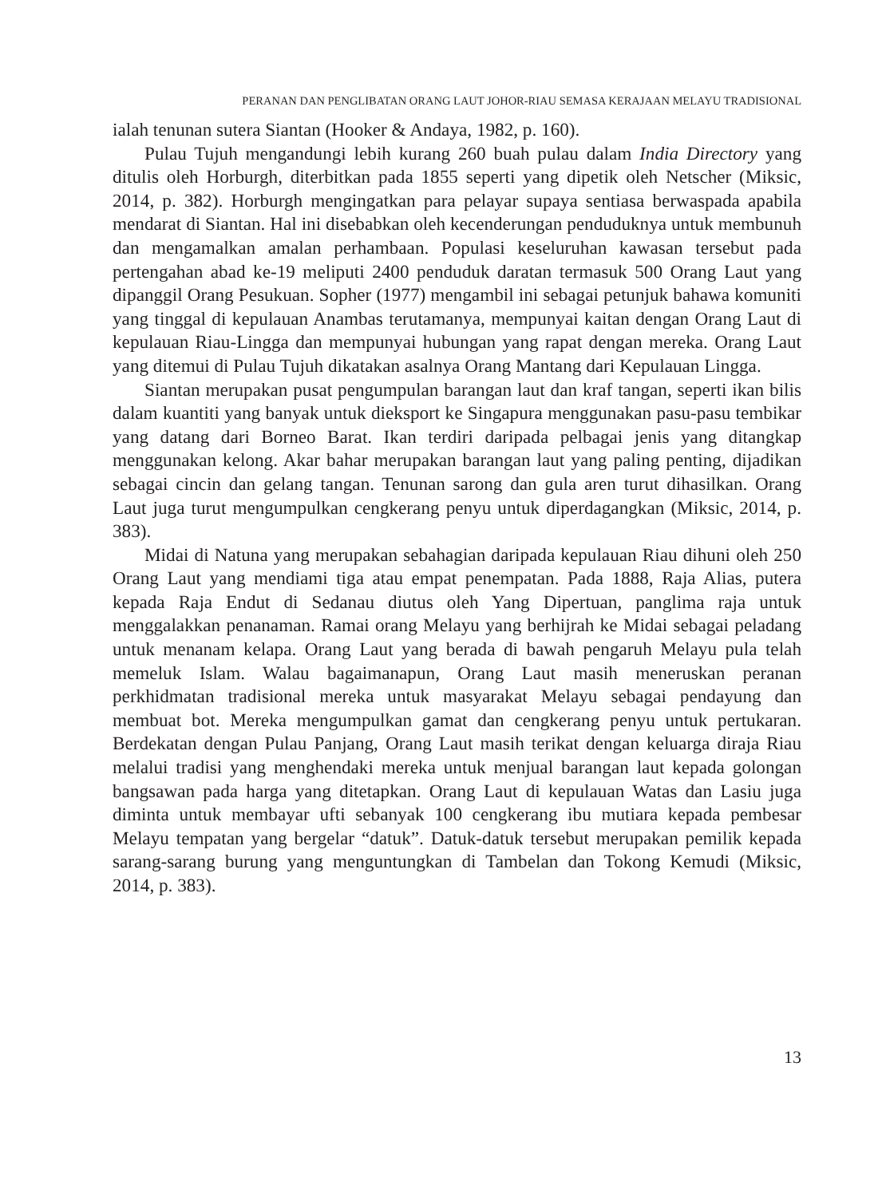PERANAN DAN PENGLIBATAN ORANG LAUT JOHOR-RIAU SEMASA KERAJAAN MELAYU TRADISIONAL
ialah tenunan sutera Siantan (Hooker & Andaya, 1982, p. 160).
Pulau Tujuh mengandungi lebih kurang 260 buah pulau dalam India Directory yang ditulis oleh Horburgh, diterbitkan pada 1855 seperti yang dipetik oleh Netscher (Miksic, 2014, p. 382). Horburgh mengingatkan para pelayar supaya sentiasa berwaspada apabila mendarat di Siantan. Hal ini disebabkan oleh kecenderungan penduduknya untuk membunuh dan mengamalkan amalan perhambaan. Populasi keseluruhan kawasan tersebut pada pertengahan abad ke-19 meliputi 2400 penduduk daratan termasuk 500 Orang Laut yang dipanggil Orang Pesukuan. Sopher (1977) mengambil ini sebagai petunjuk bahawa komuniti yang tinggal di kepulauan Anambas terutamanya, mempunyai kaitan dengan Orang Laut di kepulauan Riau-Lingga dan mempunyai hubungan yang rapat dengan mereka. Orang Laut yang ditemui di Pulau Tujuh dikatakan asalnya Orang Mantang dari Kepulauan Lingga.
Siantan merupakan pusat pengumpulan barangan laut dan kraf tangan, seperti ikan bilis dalam kuantiti yang banyak untuk dieksport ke Singapura menggunakan pasu-pasu tembikar yang datang dari Borneo Barat. Ikan terdiri daripada pelbagai jenis yang ditangkap menggunakan kelong. Akar bahar merupakan barangan laut yang paling penting, dijadikan sebagai cincin dan gelang tangan. Tenunan sarong dan gula aren turut dihasilkan. Orang Laut juga turut mengumpulkan cengkerang penyu untuk diperdagangkan (Miksic, 2014, p. 383).
Midai di Natuna yang merupakan sebahagian daripada kepulauan Riau dihuni oleh 250 Orang Laut yang mendiami tiga atau empat penempatan. Pada 1888, Raja Alias, putera kepada Raja Endut di Sedanau diutus oleh Yang Dipertuan, panglima raja untuk menggalakkan penanaman. Ramai orang Melayu yang berhijrah ke Midai sebagai peladang untuk menanam kelapa. Orang Laut yang berada di bawah pengaruh Melayu pula telah memeluk Islam. Walau bagaimanapun, Orang Laut masih meneruskan peranan perkhidmatan tradisional mereka untuk masyarakat Melayu sebagai pendayung dan membuat bot. Mereka mengumpulkan gamat dan cengkerang penyu untuk pertukaran. Berdekatan dengan Pulau Panjang, Orang Laut masih terikat dengan keluarga diraja Riau melalui tradisi yang menghendaki mereka untuk menjual barangan laut kepada golongan bangsawan pada harga yang ditetapkan. Orang Laut di kepulauan Watas dan Lasiu juga diminta untuk membayar ufti sebanyak 100 cengkerang ibu mutiara kepada pembesar Melayu tempatan yang bergelar “datuk”. Datuk-datuk tersebut merupakan pemilik kepada sarang-sarang burung yang menguntungkan di Tambelan dan Tokong Kemudi (Miksic, 2014, p. 383).
13